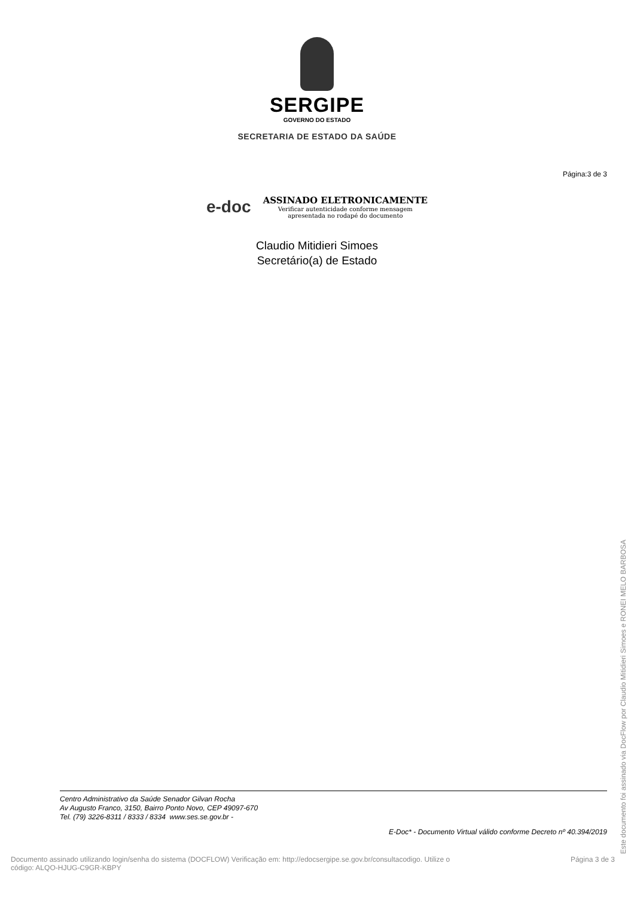SERGIPE
GOVERNO DO ESTADO
SECRETARIA DE ESTADO DA SAÚDE
Página:3 de 3
e-doc
ASSINADO ELETRONICAMENTE
Verificar autenticidade conforme mensagem
apresentada no rodapé do documento
Claudio Mitidieri Simoes
Secretário(a) de Estado
Centro Administrativo da Saúde Senador Gilvan Rocha
Av Augusto Franco, 3150, Bairro Ponto Novo, CEP 49097-670
Tel. (79) 3226-8311 / 8333 / 8334 www.ses.se.gov.br -
E-Doc* - Documento Virtual válido conforme Decreto nº 40.394/2019
Documento assinado utilizando login/senha do sistema (DOCFLOW) Verificação em: http://edocsergipe.se.gov.br/consultacodigo. Utilize o
código: ALQO-HJUG-C9GR-KBPY
Página 3 de 3
Este documento foi assinado via DocFlow por Claudio Mitidieri Simoes e RONEI MELO BARBOSA